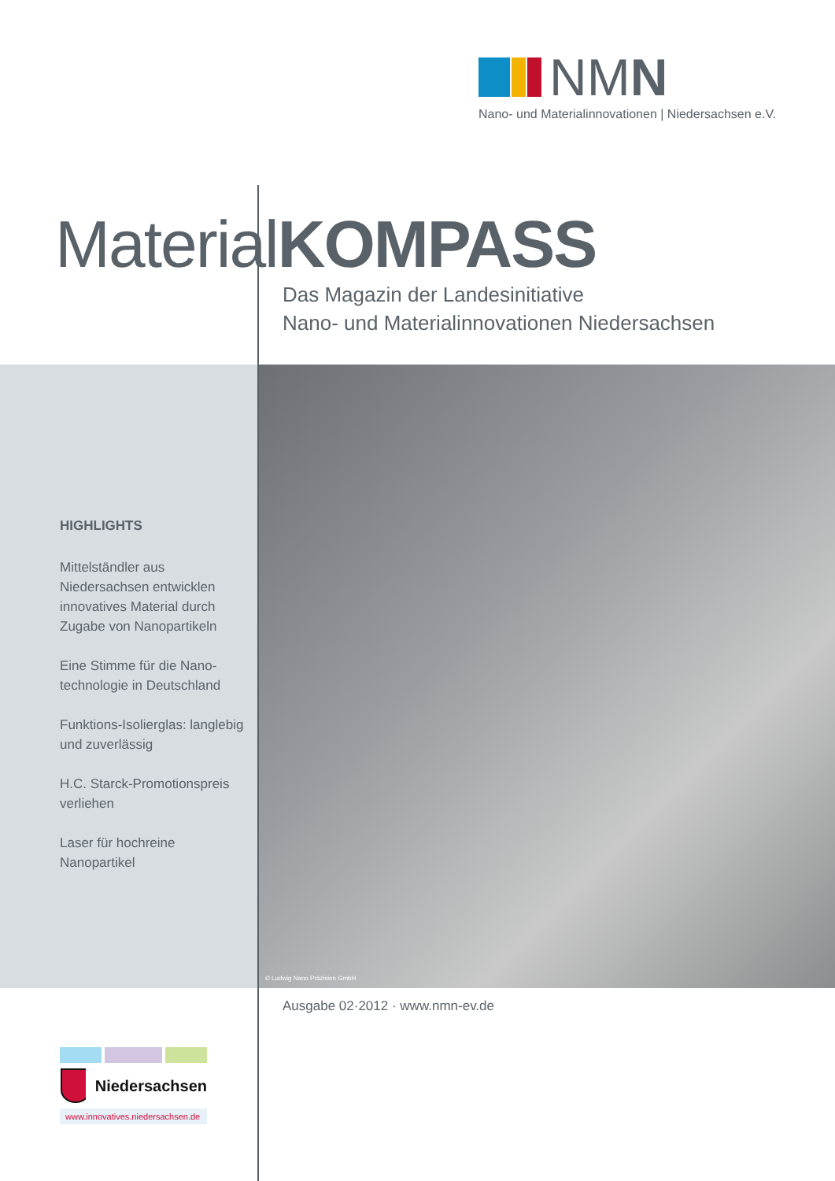NMN
Nano- und Materialinnovationen | Niedersachsen e.V.
MaterialKOMPASS
Das Magazin der Landesinitiative
Nano- und Materialinnovationen Niedersachsen
© Ludwig Nano Präzision GmbH
HIGHLIGHTS
Mittelständler aus Niedersachsen entwicklen innovatives Material durch Zugabe von Nanopartikeln
Eine Stimme für die Nano-technologie in Deutschland
Funktions-Isolierglas: langlebig und zuverlässig
H.C. Starck-Promotionspreis verliehen
Laser für hochreine Nanopartikel
Ausgabe 02·2012 · www.nmn-ev.de
Niedersachsen
www.innovatives.niedersachsen.de